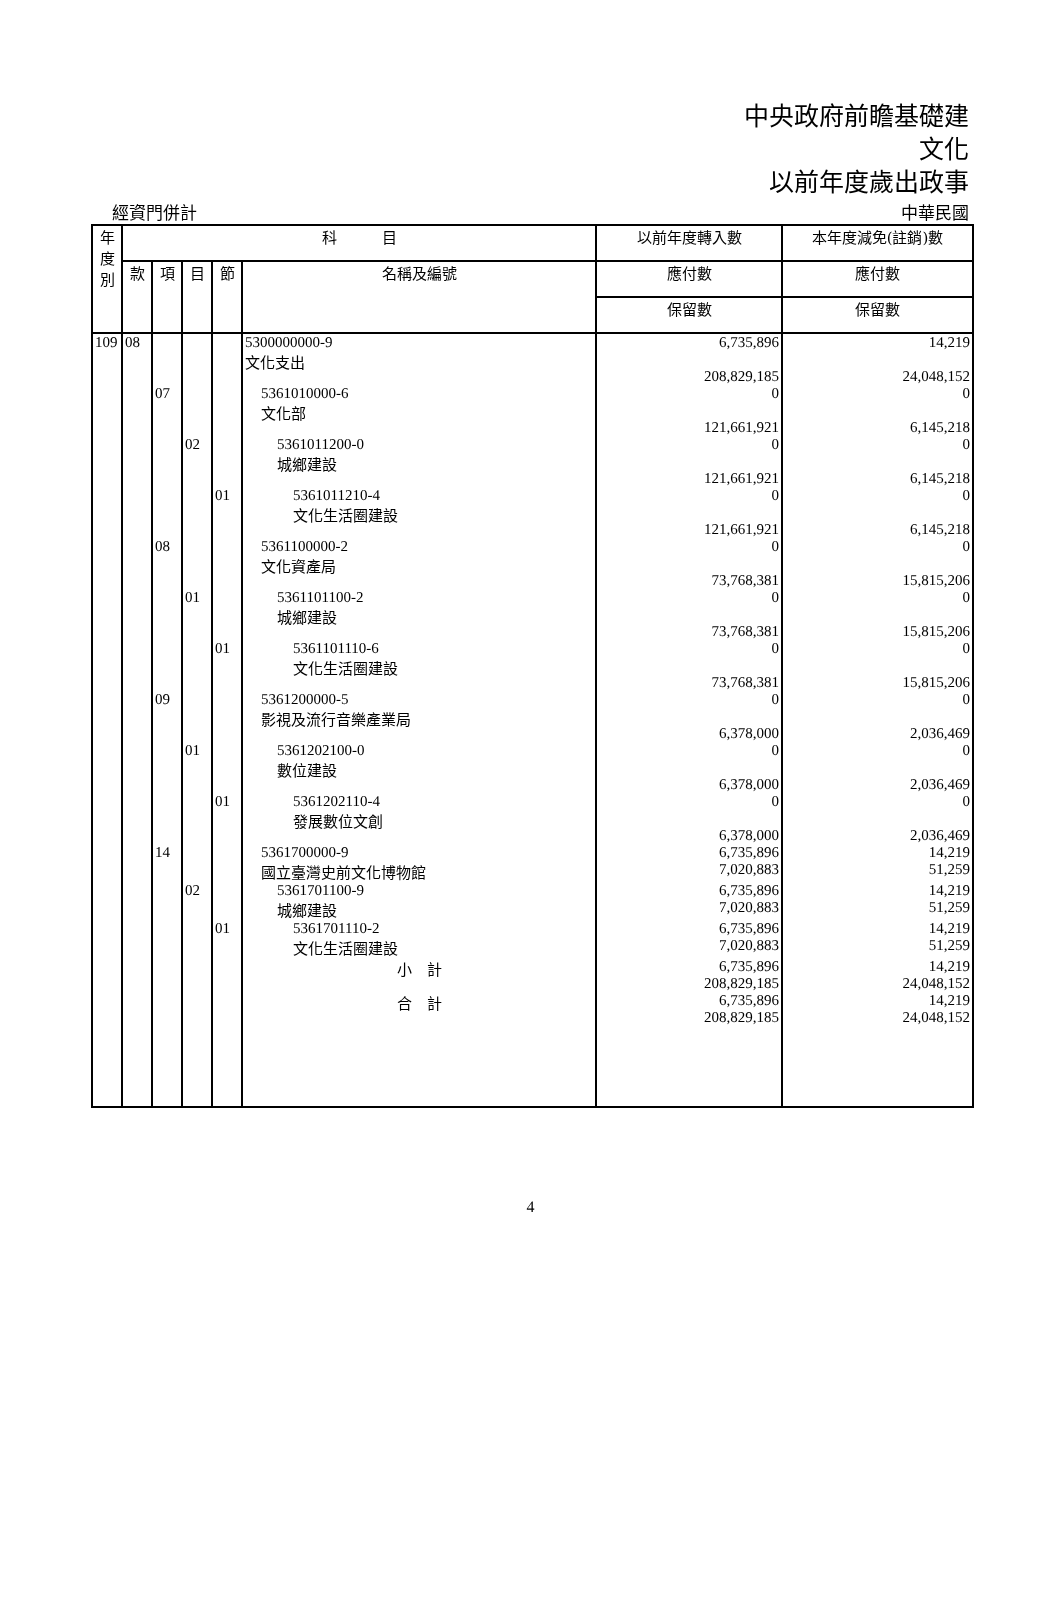中央政府前瞻基礎建
文化
以前年度歲出政事
經資門併計 中華民國
| 年 度 別 | 科 目 | | | | | 以前年度轉入數 | 本年度減免(註銷)數 |
| --- | --- | --- | --- | --- | --- | --- | --- |
| | 款 | 項 | 目 | 節 | 名稱及編號 | 應付數 | 應付數 |
| | | | | | | 保留數 | 保留數 |
| 109 | 08 | | | | 5300000000-9 文化支出 | 6,735,896 208,829,185 | 14,219 24,048,152 |
| | | 07 | | | 5361010000-6 文化部 | 0 121,661,921 | 0 6,145,218 |
| | | | 02 | | 5361011200-0 城鄉建設 | 0 121,661,921 | 0 6,145,218 |
| | | | | 01 | 5361011210-4 文化生活圈建設 | 0 121,661,921 | 0 6,145,218 |
| | | 08 | | | 5361100000-2 文化資產局 | 0 73,768,381 | 0 15,815,206 |
| | | | 01 | | 5361101100-2 城鄉建設 | 0 73,768,381 | 0 15,815,206 |
| | | | | 01 | 5361101110-6 文化生活圈建設 | 0 73,768,381 | 0 15,815,206 |
| | | 09 | | | 5361200000-5 影視及流行音樂產業局 | 0 6,378,000 | 0 2,036,469 |
| | | | 01 | | 5361202100-0 數位建設 | 0 6,378,000 | 0 2,036,469 |
| | | | | 01 | 5361202110-4 發展數位文創 | 0 6,378,000 | 0 2,036,469 |
| | | 14 | | | 5361700000-9 國立臺灣史前文化博物館 | 6,735,896 7,020,883 | 14,219 51,259 |
| | | | 02 | | 5361701100-9 城鄉建設 | 6,735,896 7,020,883 | 14,219 51,259 |
| | | | | 01 | 5361701110-2 文化生活圈建設 | 6,735,896 7,020,883 | 14,219 51,259 |
| | | | | | 小 計 | 6,735,896 208,829,185 | 14,219 24,048,152 |
| | | | | | 合 計 | 6,735,896 208,829,185 | 14,219 24,048,152 |
4